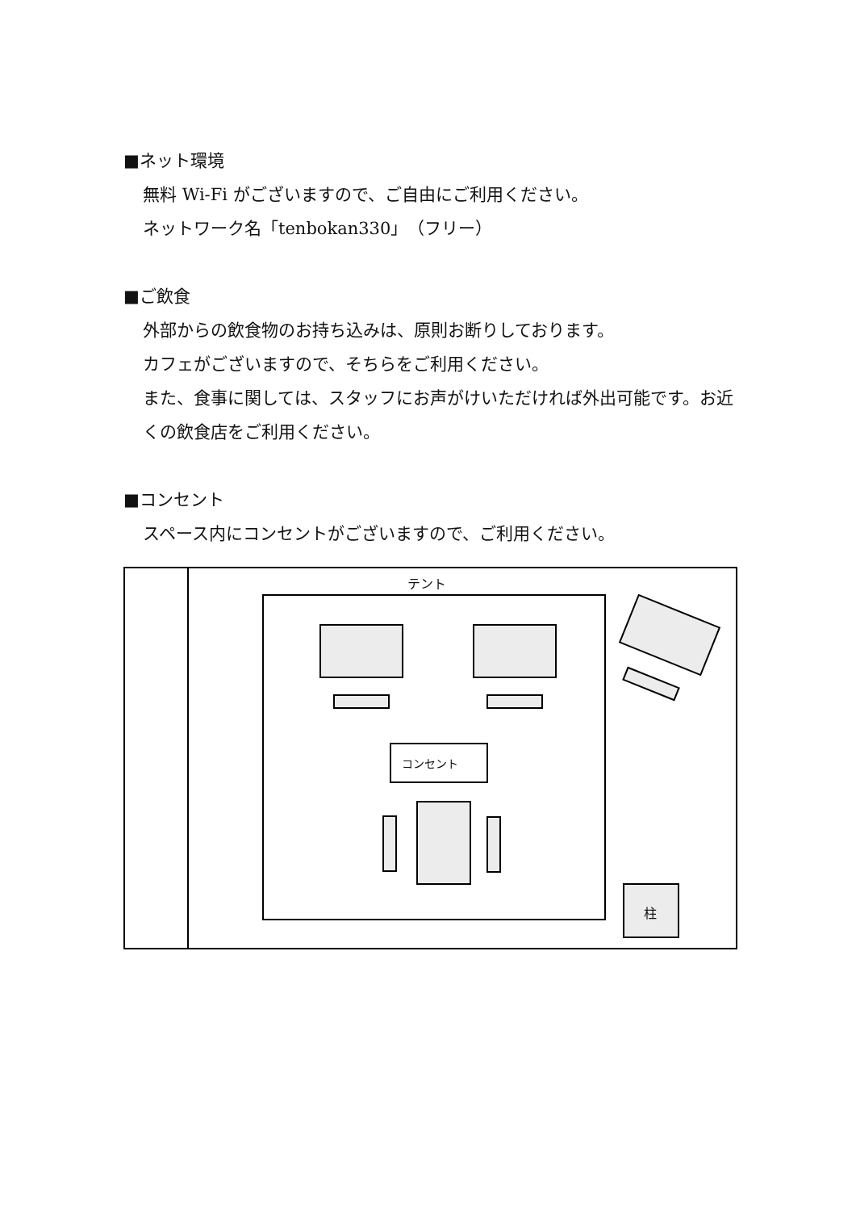■ネット環境
無料 Wi-Fi がございますので、ご自由にご利用ください。
ネットワーク名「tenbokan330」（フリー）
■ご飲食
外部からの飲食物のお持ち込みは、原則お断りしております。
カフェがございますので、そちらをご利用ください。
また、食事に関しては、スタッフにお声がけいただければ外出可能です。お近くの飲食店をご利用ください。
■コンセント
スペース内にコンセントがございますので、ご利用ください。
テント
コンセント
柱